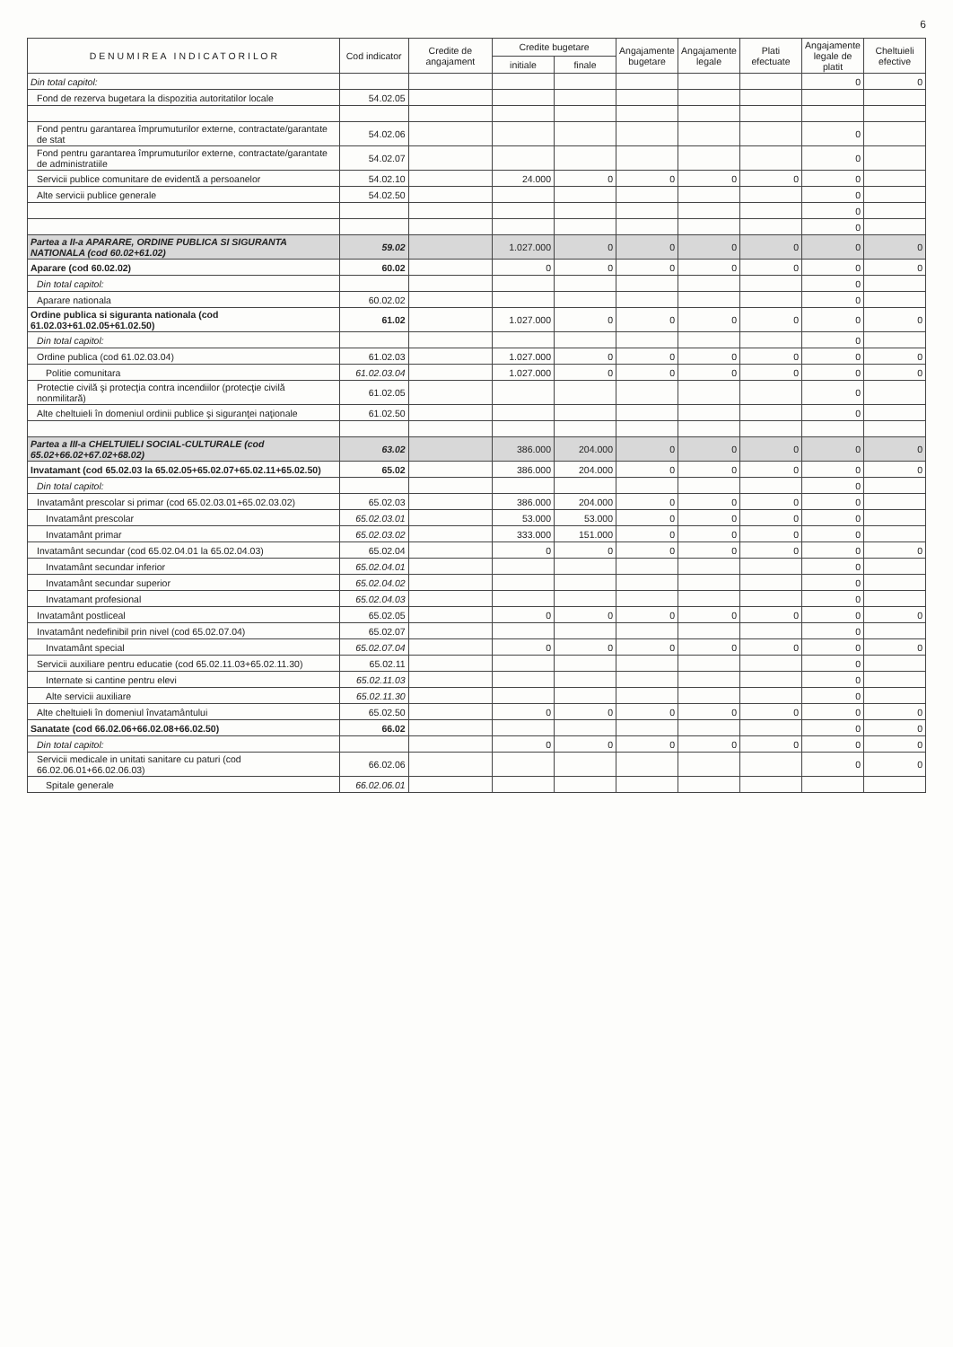6
| D E N U M I R E A I N D I C A T O R I L O R | Cod indicator | Credite de angajament | Credite bugetare | | Angajamente bugetare | Angajamente legale | Plati efectuate | Angajamente legale de platit | Cheltuieli efective |
| --- | --- | --- | --- | --- | --- | --- | --- | --- | --- |
| | | | initiale | finale | | | | | |
| Din total capitol: | | | | | | | | 0 | 0 |
| Fond de rezerva bugetara la dispozitia autoritatilor locale | 54.02.05 | | | | | | | | |
| Fond pentru garantarea împrumuturilor externe, contractate/garantate de stat | 54.02.06 | | | | | | | 0 | |
| Fond pentru garantarea împrumuturilor externe, contractate/garantate de administratiile | 54.02.07 | | | | | | | 0 | |
| Servicii publice comunitare de evidentă a persoanelor | 54.02.10 | | 24.000 | 0 | 0 | 0 | 0 | 0 | |
| Alte servicii publice generale | 54.02.50 | | | | | | | 0 | |
| | | | | | | | | 0 | |
| | | | | | | | | 0 | |
| Partea a II-a APARARE, ORDINE PUBLICA SI SIGURANTA NATIONALA (cod 60.02+61.02) | 59.02 | | 1.027.000 | 0 | 0 | 0 | 0 | 0 | 0 |
| Aparare (cod 60.02.02) | 60.02 | | 0 | 0 | 0 | 0 | 0 | 0 | 0 |
| Din total capitol: | | | | | | | | 0 | |
| Aparare nationala | 60.02.02 | | | | | | | 0 | |
| Ordine publica si siguranta nationala (cod 61.02.03+61.02.05+61.02.50) | 61.02 | | 1.027.000 | 0 | 0 | 0 | 0 | 0 | 0 |
| Din total capitol: | | | | | | | | 0 | |
| Ordine publica (cod 61.02.03.04) | 61.02.03 | | 1.027.000 | 0 | 0 | 0 | 0 | 0 | 0 |
| Politie comunitara | 61.02.03.04 | | 1.027.000 | 0 | 0 | 0 | 0 | 0 | 0 |
| Protectie civilă şi protecţia contra incendiilor (protecţie civilă nonmilitară) | 61.02.05 | | | | | | | 0 | |
| Alte cheltuieli în domeniul ordinii publice şi siguranţei naţionale | 61.02.50 | | | | | | | 0 | |
| Partea a III-a CHELTUIELI SOCIAL-CULTURALE (cod 65.02+66.02+67.02+68.02) | 63.02 | | 386.000 | 204.000 | 0 | 0 | 0 | 0 | 0 |
| Invatamant (cod 65.02.03 la 65.02.05+65.02.07+65.02.11+65.02.50) | 65.02 | | 386.000 | 204.000 | 0 | 0 | 0 | 0 | 0 |
| Din total capitol: | | | | | | | | 0 | |
| Invatamânt prescolar si primar (cod 65.02.03.01+65.02.03.02) | 65.02.03 | | 386.000 | 204.000 | 0 | 0 | 0 | 0 | |
| Invatamânt prescolar | 65.02.03.01 | | 53.000 | 53.000 | 0 | 0 | 0 | 0 | |
| Invatamânt primar | 65.02.03.02 | | 333.000 | 151.000 | 0 | 0 | 0 | 0 | |
| Invatamânt secundar (cod 65.02.04.01 la 65.02.04.03) | 65.02.04 | | 0 | 0 | 0 | 0 | 0 | 0 | 0 |
| Invatamânt secundar inferior | 65.02.04.01 | | | | | | | 0 | |
| Invatamânt secundar superior | 65.02.04.02 | | | | | | | 0 | |
| Invatamant profesional | 65.02.04.03 | | | | | | | 0 | |
| Invatamânt postliceal | 65.02.05 | | 0 | 0 | 0 | 0 | 0 | 0 | 0 |
| Invatamânt nedefinibil prin nivel (cod 65.02.07.04) | 65.02.07 | | | | | | | 0 | |
| Invatamânt special | 65.02.07.04 | | 0 | 0 | 0 | 0 | 0 | 0 | 0 |
| Servicii auxiliare pentru educatie (cod 65.02.11.03+65.02.11.30) | 65.02.11 | | | | | | | 0 | |
| Internate si cantine pentru elevi | 65.02.11.03 | | | | | | | 0 | |
| Alte servicii auxiliare | 65.02.11.30 | | | | | | | 0 | |
| Alte cheltuieli în domeniul învatamântului | 65.02.50 | | 0 | 0 | 0 | 0 | 0 | 0 | 0 |
| Sanatate (cod 66.02.06+66.02.08+66.02.50) | 66.02 | | | | | | | 0 | 0 |
| Din total capitol: | | | 0 | 0 | 0 | 0 | 0 | 0 | 0 |
| Servicii medicale in unitati sanitare cu paturi (cod 66.02.06.01+66.02.06.03) | 66.02.06 | | | | | | | 0 | 0 |
| Spitale generale | 66.02.06.01 | | | | | | | | |